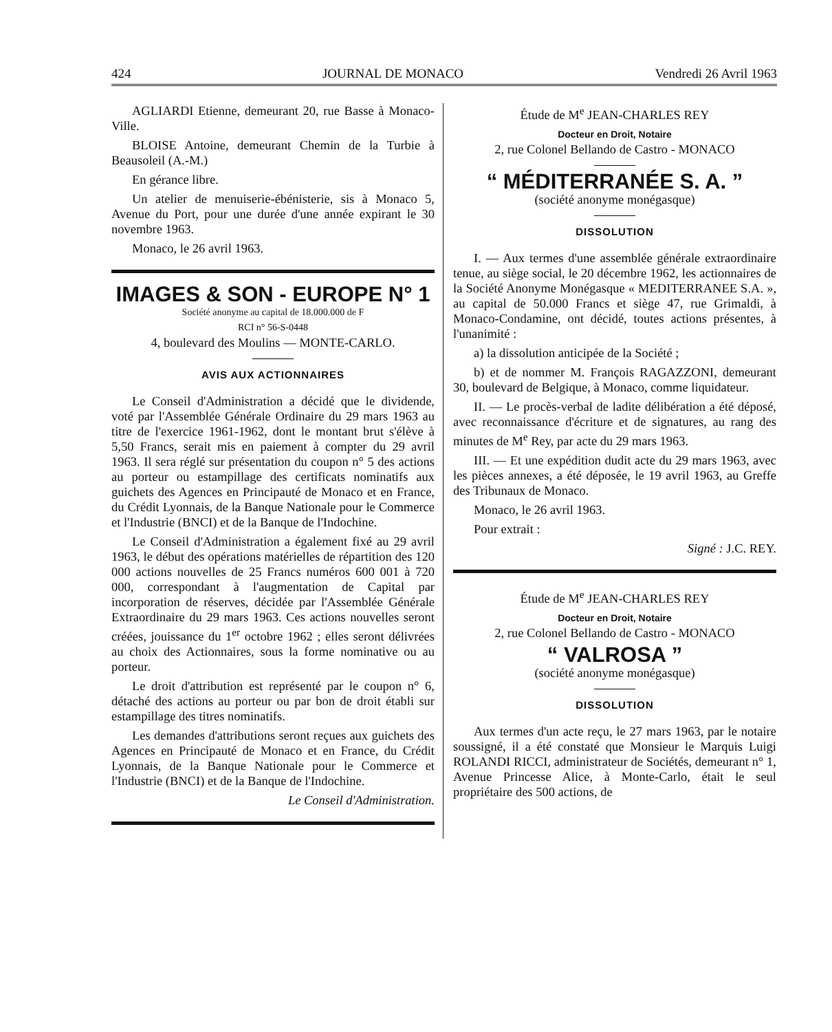424 JOURNAL DE MONACO Vendredi 26 Avril 1963
AGLIARDI Etienne, demeurant 20, rue Basse à Monaco-Ville.
BLOISE Antoine, demeurant Chemin de la Turbie à Beausoleil (A.-M.)
En gérance libre.
Un atelier de menuiserie-ébénisterie, sis à Monaco 5, Avenue du Port, pour une durée d'une année expirant le 30 novembre 1963.
Monaco, le 26 avril 1963.
IMAGES & SON - EUROPE N° 1
Société anonyme au capital de 18.000.000 de F
RCI n° 56-S-0448
4, boulevard des Moulins — MONTE-CARLO.
AVIS AUX ACTIONNAIRES
Le Conseil d'Administration a décidé que le dividende, voté par l'Assemblée Générale Ordinaire du 29 mars 1963 au titre de l'exercice 1961-1962, dont le montant brut s'élève à 5,50 Francs, serait mis en paiement à compter du 29 avril 1963. Il sera réglé sur présentation du coupon n° 5 des actions au porteur ou estampillage des certificats nominatifs aux guichets des Agences en Principauté de Monaco et en France, du Crédit Lyonnais, de la Banque Nationale pour le Commerce et l'Industrie (BNCI) et de la Banque de l'Indochine.
Le Conseil d'Administration a également fixé au 29 avril 1963, le début des opérations matérielles de répartition des 120 000 actions nouvelles de 25 Francs numéros 600 001 à 720 000, correspondant à l'augmentation de Capital par incorporation de réserves, décidée par l'Assemblée Générale Extraordinaire du 29 mars 1963. Ces actions nouvelles seront créées, jouissance du 1<sup>er</sup> octobre 1962 ; elles seront délivrées au choix des Actionnaires, sous la forme nominative ou au porteur.
Le droit d'attribution est représenté par le coupon n° 6, détaché des actions au porteur ou par bon de droit établi sur estampillage des titres nominatifs.
Les demandes d'attributions seront reçues aux guichets des Agences en Principauté de Monaco et en France, du Crédit Lyonnais, de la Banque Nationale pour le Commerce et l'Industrie (BNCI) et de la Banque de l'Indochine.
Le Conseil d'Administration.
Étude de M<sup>e</sup> JEAN-CHARLES REY
Docteur en Droit, Notaire
2, rue Colonel Bellando de Castro - MONACO
“ MÉDITERRANÉE S. A. ”
(société anonyme monégasque)
DISSOLUTION
I. — Aux termes d'une assemblée générale extraordinaire tenue, au siège social, le 20 décembre 1962, les actionnaires de la Société Anonyme Monégasque « MEDITERRANEE S.A. », au capital de 50.000 Francs et siège 47, rue Grimaldi, à Monaco-Condamine, ont décidé, toutes actions présentes, à l'unanimité :
a) la dissolution anticipée de la Société ;
b) et de nommer M. François RAGAZZONI, demeurant 30, boulevard de Belgique, à Monaco, comme liquidateur.
II. — Le procès-verbal de ladite délibération a été déposé, avec reconnaissance d'écriture et de signatures, au rang des minutes de M<sup>e</sup> Rey, par acte du 29 mars 1963.
III. — Et une expédition dudit acte du 29 mars 1963, avec les pièces annexes, a été déposée, le 19 avril 1963, au Greffe des Tribunaux de Monaco.
Monaco, le 26 avril 1963.
Pour extrait :
Signé : J.C. REY.
Étude de M<sup>e</sup> JEAN-CHARLES REY
Docteur en Droit, Notaire
2, rue Colonel Bellando de Castro - MONACO
“ VALROSA ”
(société anonyme monégasque)
DISSOLUTION
Aux termes d'un acte reçu, le 27 mars 1963, par le notaire soussigné, il a été constaté que Monsieur le Marquis Luigi ROLANDI RICCI, administrateur de Sociétés, demeurant n° 1, Avenue Princesse Alice, à Monte-Carlo, était le seul propriétaire des 500 actions, de